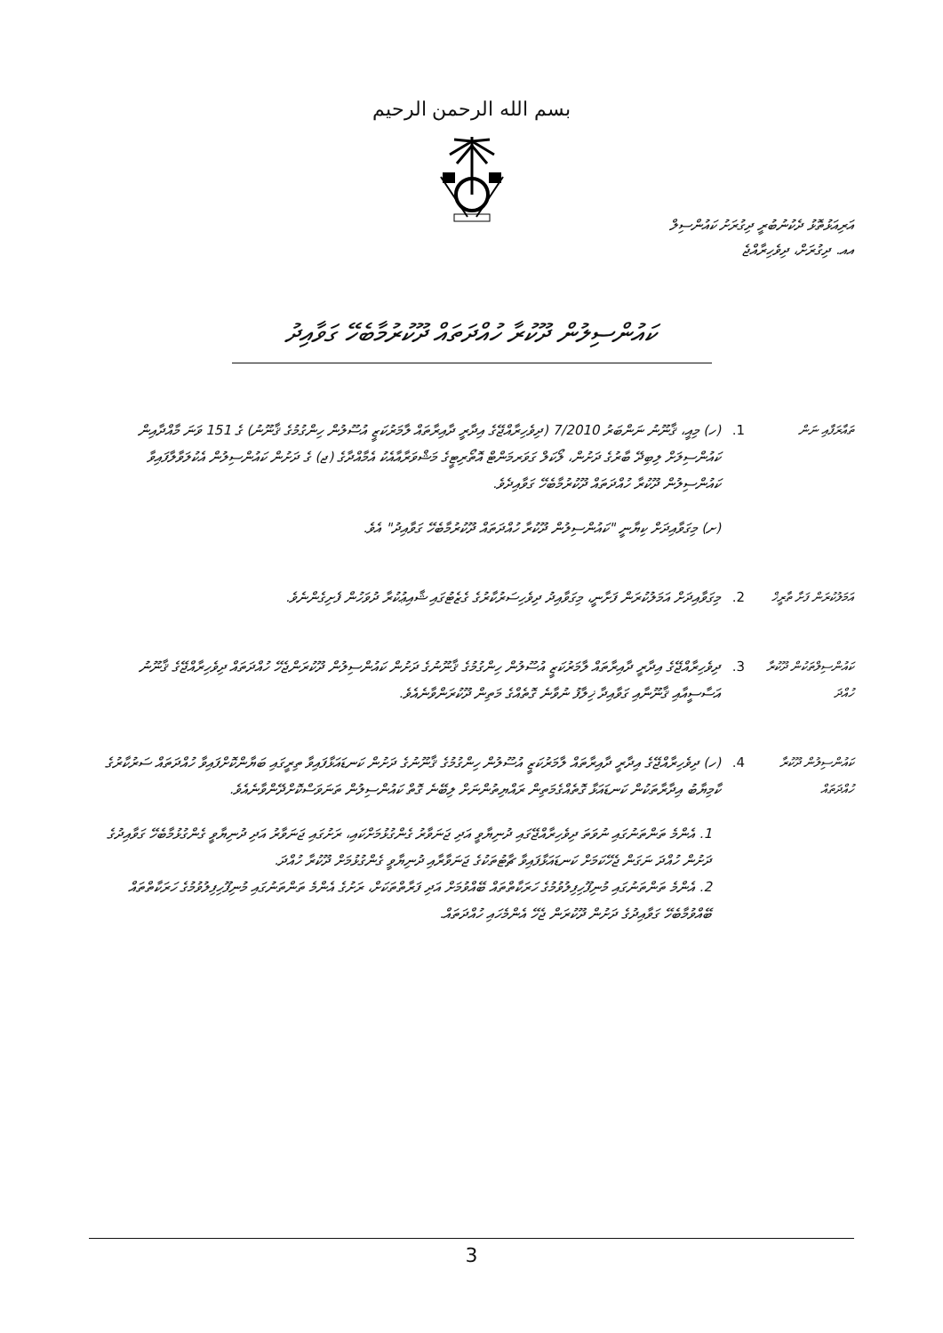بسم الله الرحمن الرحيم
އަރިއަޅުތޮޅު ދެކުނުބުރީ ދިގުރަށު ކައުންސިލް
އއ. ދިގުރަށް، ދިވެހިރާއްޖެ
ކައުންސިލުން ދޫކުރާ ހުއްދަތައް ދޫކުރުމާބެހޭ ގަވާއިދު
ތައާރަފާއި ނަން
1.
(ހ) މިއީ، ޤާނޫނު ނަންބަރު 7/2010 (ދިވެހިރާއްޖޭގެ އިދާރީ ދާއިރާތައް ލާމަރުކަޒީ އުސޫލުން ހިންގުމުގެ ޤާނޫނު) ގެ 151 ވަނަ މާއްދާއިން ކައުންސިލަށް ލިބިދޭ ބާރުގެ ދަށުން، ލޯކަލް ގަވަރމަންޓް އޮތޯރިޓީގެ މަޝްވަރާއާއެކު އެމާއްދާގެ (ޖ) ގެ ދަށުން ކައުންސިލުން އެކުލަވާލާފައިވާ ކައުންސިލުން ދޫކުރާ ހުއްދަތައް ދޫކުރުމާބެހޭ ގަވާއިދެވެ.
(ށ) މިގަވާއިދަށް ކިޔާނީ "ކައުންސިލުން ދޫކުރާ ހުއްދަތައް ދޫކުރުމާބެހޭ ގަވާއިދު" އެވެ.
އަމަލުކުރަން ފަށާ ތާރީޚް
2.
މިގަވާއިދަށް އަމަލުކުރަން ފަށާނީ، މިގަވާއިދު ދިވެހިސަރުކާރުގެ ގެޒެޓުގައި ޝާއިޢުކުރާ ދުވަހުން ފެށިގެންނެވެ.
ކައުންސިލްތަކުން ދޫކުރާ ހުއްދަ
3.
ދިވެހިރާއްޖޭގެ އިދާރީ ދާއިރާތައް ލާމަރުކަޒީ އުސޫލުން ހިންގުމުގެ ޤާނޫނުގެ ދަށުން ކައުންސިލުން ދޫކުރަންޖެހޭ ހުއްދަތައް ދިވެހިރާއްޖޭގެ ޤާނޫނު އަސާސީއާއި ޤާނޫނާއި ގަވާއިދާ ޚިލާފު ނުވާނެ ގޮތެއްގެ މަތިން ދޫކުރަންވާނެއެވެ.
ކައުންސިލުން ދޫކުރާ ހުއްދަތައް
4.
(ހ) ދިވެހިރާއްޖޭގެ އިދާރީ ދާއިރާތައް ލާމަރުކަޒީ އުސޫލުން ހިންގުމުގެ ޤާނޫނުގެ ދަށުން ކަނޑައަޅާފައިވާ ތިރީގައި ބަޔާންކޮށްފައިވާ ހުއްދަތައް ސަރުކާރުގެ ކާމިޔާބު އިދާރާތަކުން ކަނޑައަޅާ ގޮތެއްގެމަތިން ރައްޔިތުންނަށް ލިބޭނެ ގޮތް ކައުންސިލުން ތަނަވަސްކޮށްދޭންވާނެއެވެ.
1. އެންމެ ތަންތަނުގައި ނުވަތަ ދިވެހިރާއްޖޭގައި ދުނިޔާވީ އަދި ޖަނަވާރު ގެންގުޅުމަށްކައި، ރަށުގައި ޖަނަވާރު އަދި ދުނިޔާވީ ގެންގުޅުމާބެހޭ ގަވާއިދުގެ ދަށުން ހުއްދަ ނަގަން ޖެހޭކަމަށް ކަނޑައަޅާފައިވާ ޗާޓުތަކުގެ ޖަނަވާރާއި ދުނިޔާވީ ގެންގުޅުމަށް ދޫކުރާ ހުއްދަ.
2. އެންމެ ތަންތަނުގައި މުނިފޫހިފިލުވުމުގެ ހަރަކާތްތައް ބޭއްވުމަށް އަދި ފަރާތްތަކަށް، ރަށުގެ އެންމެ ތަންތަނުގައި މުނިފޫހިފިލުވުމުގެ ހަރަކާތްތައް ބޭއްވުމާބެހޭ ގަވާއިދުގެ ދަށުން ދޫކުރަން ޖެހޭ އެންމެހައި ހުއްދަތައް.
3